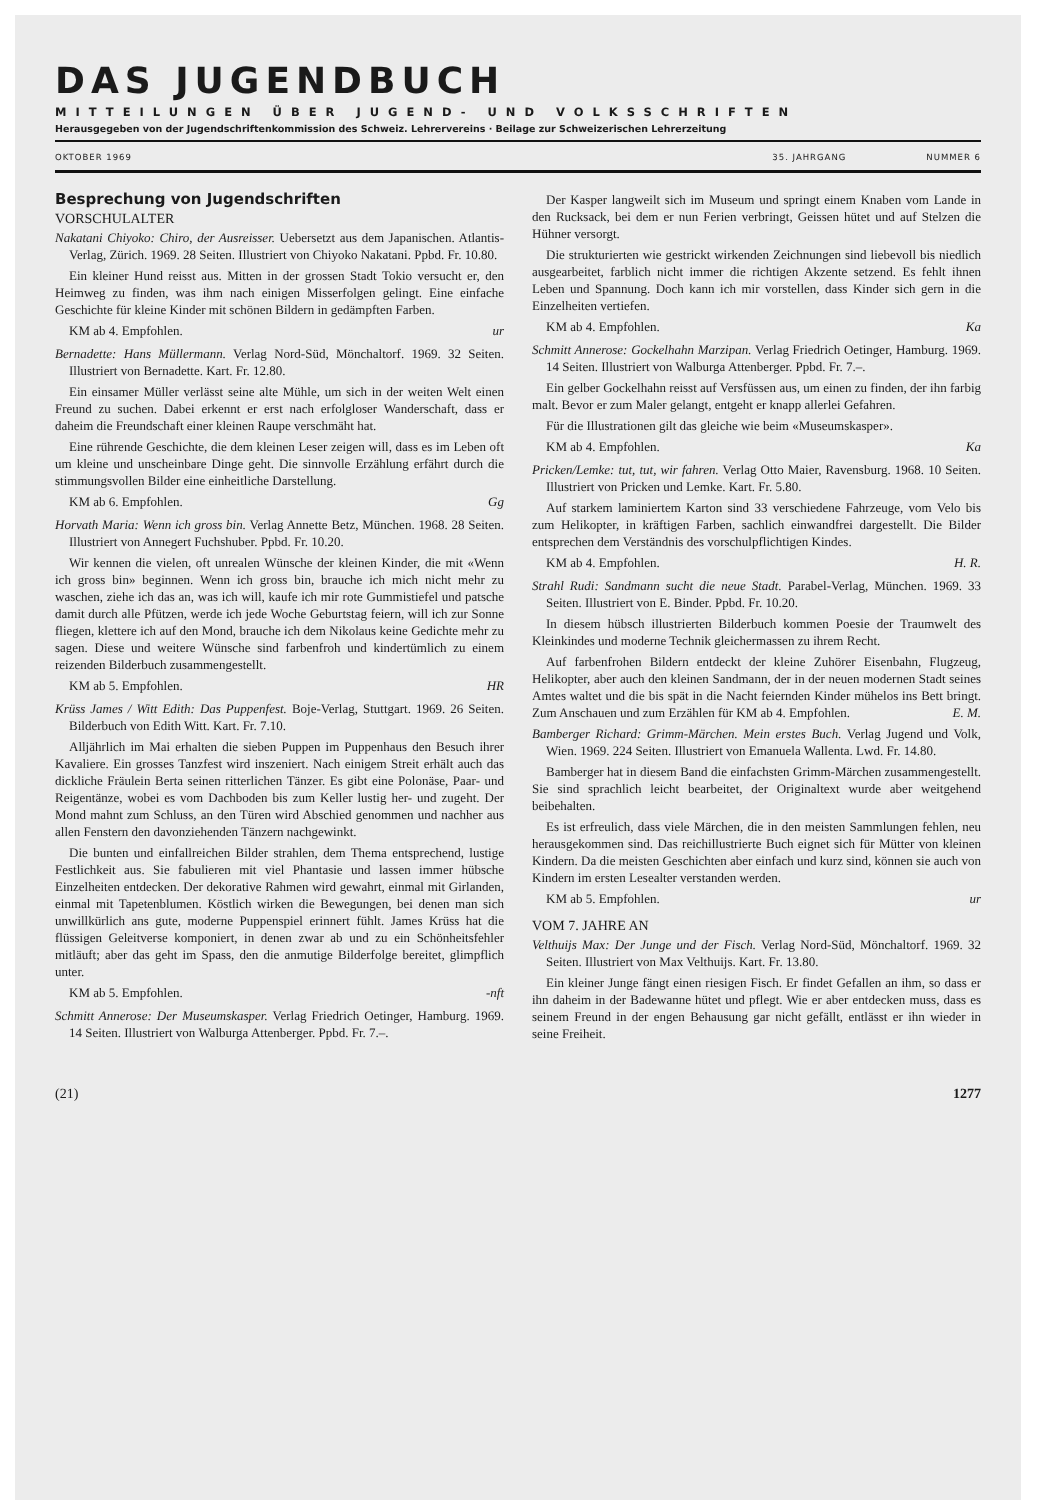DAS JUGENDBUCH
MITTEILUNGEN ÜBER JUGEND- UND VOLKSSCHRIFTEN
Herausgegeben von der Jugendschriftenkommission des Schweiz. Lehrervereins · Beilage zur Schweizerischen Lehrerzeitung
OKTOBER 1969 35. JAHRGANG NUMMER 6
Besprechung von Jugendschriften
VORSCHULALTER
Nakatani Chiyoko: Chiro, der Ausreisser. Uebersetzt aus dem Japanischen. Atlantis-Verlag, Zürich. 1969. 28 Seiten. Illustriert von Chiyoko Nakatani. Ppbd. Fr. 10.80.
Ein kleiner Hund reisst aus. Mitten in der grossen Stadt Tokio versucht er, den Heimweg zu finden, was ihm nach einigen Misserfolgen gelingt. Eine einfache Geschichte für kleine Kinder mit schönen Bildern in gedämpften Farben.
KM ab 4. Empfohlen. ur
Bernadette: Hans Müllermann. Verlag Nord-Süd, Mönchaltorf. 1969. 32 Seiten. Illustriert von Bernadette. Kart. Fr. 12.80.
Ein einsamer Müller verlässt seine alte Mühle, um sich in der weiten Welt einen Freund zu suchen. Dabei erkennt er erst nach erfolgloser Wanderschaft, dass er daheim die Freundschaft einer kleinen Raupe verschmäht hat.
Eine rührende Geschichte, die dem kleinen Leser zeigen will, dass es im Leben oft um kleine und unscheinbare Dinge geht. Die sinnvolle Erzählung erfährt durch die stimmungsvollen Bilder eine einheitliche Darstellung.
KM ab 6. Empfohlen. Gg
Horvath Maria: Wenn ich gross bin. Verlag Annette Betz, München. 1968. 28 Seiten. Illustriert von Annegert Fuchshuber. Ppbd. Fr. 10.20.
Wir kennen die vielen, oft unrealen Wünsche der kleinen Kinder, die mit «Wenn ich gross bin» beginnen. Wenn ich gross bin, brauche ich mich nicht mehr zu waschen, ziehe ich das an, was ich will, kaufe ich mir rote Gummistiefel und patsche damit durch alle Pfützen, werde ich jede Woche Geburtstag feiern, will ich zur Sonne fliegen, klettere ich auf den Mond, brauche ich dem Nikolaus keine Gedichte mehr zu sagen. Diese und weitere Wünsche sind farbenfroh und kindertümlich zu einem reizenden Bilderbuch zusammengestellt.
KM ab 5. Empfohlen. HR
Krüss James / Witt Edith: Das Puppenfest. Boje-Verlag, Stuttgart. 1969. 26 Seiten. Bilderbuch von Edith Witt. Kart. Fr. 7.10.
Alljährlich im Mai erhalten die sieben Puppen im Puppenhaus den Besuch ihrer Kavaliere. Ein grosses Tanzfest wird inszeniert. Nach einigem Streit erhält auch das dickliche Fräulein Berta seinen ritterlichen Tänzer. Es gibt eine Polonäse, Paar- und Reigentänze, wobei es vom Dachboden bis zum Keller lustig her- und zugeht. Der Mond mahnt zum Schluss, an den Türen wird Abschied genommen und nachher aus allen Fenstern den davonziehenden Tänzern nachgewinkt.
Die bunten und einfallreichen Bilder strahlen, dem Thema entsprechend, lustige Festlichkeit aus. Sie fabulieren mit viel Phantasie und lassen immer hübsche Einzelheiten entdecken. Der dekorative Rahmen wird gewahrt, einmal mit Girlanden, einmal mit Tapetenblumen. Köstlich wirken die Bewegungen, bei denen man sich unwillkürlich ans gute, moderne Puppenspiel erinnert fühlt. James Krüss hat die flüssigen Geleitverse komponiert, in denen zwar ab und zu ein Schönheitsfehler mitläuft; aber das geht im Spass, den die anmutige Bilderfolge bereitet, glimpflich unter.
KM ab 5. Empfohlen. -nft
Schmitt Annerose: Der Museumskasper. Verlag Friedrich Oetinger, Hamburg. 1969. 14 Seiten. Illustriert von Walburga Attenberger. Ppbd. Fr. 7.–.
Der Kasper langweilt sich im Museum und springt einem Knaben vom Lande in den Rucksack, bei dem er nun Ferien verbringt, Geissen hütet und auf Stelzen die Hühner versorgt.
Die strukturierten wie gestrickt wirkenden Zeichnungen sind liebevoll bis niedlich ausgearbeitet, farblich nicht immer die richtigen Akzente setzend. Es fehlt ihnen Leben und Spannung. Doch kann ich mir vorstellen, dass Kinder sich gern in die Einzelheiten vertiefen.
KM ab 4. Empfohlen. Ka
Schmitt Annerose: Gockelhahn Marzipan. Verlag Friedrich Oetinger, Hamburg. 1969. 14 Seiten. Illustriert von Walburga Attenberger. Ppbd. Fr. 7.–.
Ein gelber Gockelhahn reisst auf Versfüssen aus, um einen zu finden, der ihn farbig malt. Bevor er zum Maler gelangt, entgeht er knapp allerlei Gefahren.
Für die Illustrationen gilt das gleiche wie beim «Museumskasper».
KM ab 4. Empfohlen. Ka
Pricken/Lemke: tut, tut, wir fahren. Verlag Otto Maier, Ravensburg. 1968. 10 Seiten. Illustriert von Pricken und Lemke. Kart. Fr. 5.80.
Auf starkem laminiertem Karton sind 33 verschiedene Fahrzeuge, vom Velo bis zum Helikopter, in kräftigen Farben, sachlich einwandfrei dargestellt. Die Bilder entsprechen dem Verständnis des vorschulpflichtigen Kindes.
KM ab 4. Empfohlen. H. R.
Strahl Rudi: Sandmann sucht die neue Stadt. Parabel-Verlag, München. 1969. 33 Seiten. Illustriert von E. Binder. Ppbd. Fr. 10.20.
In diesem hübsch illustrierten Bilderbuch kommen Poesie der Traumwelt des Kleinkindes und moderne Technik gleichermassen zu ihrem Recht.
Auf farbenfrohen Bildern entdeckt der kleine Zuhörer Eisenbahn, Flugzeug, Helikopter, aber auch den kleinen Sandmann, der in der neuen modernen Stadt seines Amtes waltet und die bis spät in die Nacht feiernden Kinder mühelos ins Bett bringt. Zum Anschauen und zum Erzählen für KM ab 4. Empfohlen. E. M.
Bamberger Richard: Grimm-Märchen. Mein erstes Buch. Verlag Jugend und Volk, Wien. 1969. 224 Seiten. Illustriert von Emanuela Wallenta. Lwd. Fr. 14.80.
Bamberger hat in diesem Band die einfachsten Grimm-Märchen zusammengestellt. Sie sind sprachlich leicht bearbeitet, der Originaltext wurde aber weitgehend beibehalten.
Es ist erfreulich, dass viele Märchen, die in den meisten Sammlungen fehlen, neu herausgekommen sind. Das reichillustrierte Buch eignet sich für Mütter von kleinen Kindern. Da die meisten Geschichten aber einfach und kurz sind, können sie auch von Kindern im ersten Lesealter verstanden werden.
KM ab 5. Empfohlen. ur
VOM 7. JAHRE AN
Velthuijs Max: Der Junge und der Fisch. Verlag Nord-Süd, Mönchaltorf. 1969. 32 Seiten. Illustriert von Max Velthuijs. Kart. Fr. 13.80.
Ein kleiner Junge fängt einen riesigen Fisch. Er findet Gefallen an ihm, so dass er ihn daheim in der Badewanne hütet und pflegt. Wie er aber entdecken muss, dass es seinem Freund in der engen Behausung gar nicht gefällt, entlässt er ihn wieder in seine Freiheit.
(21) 1277